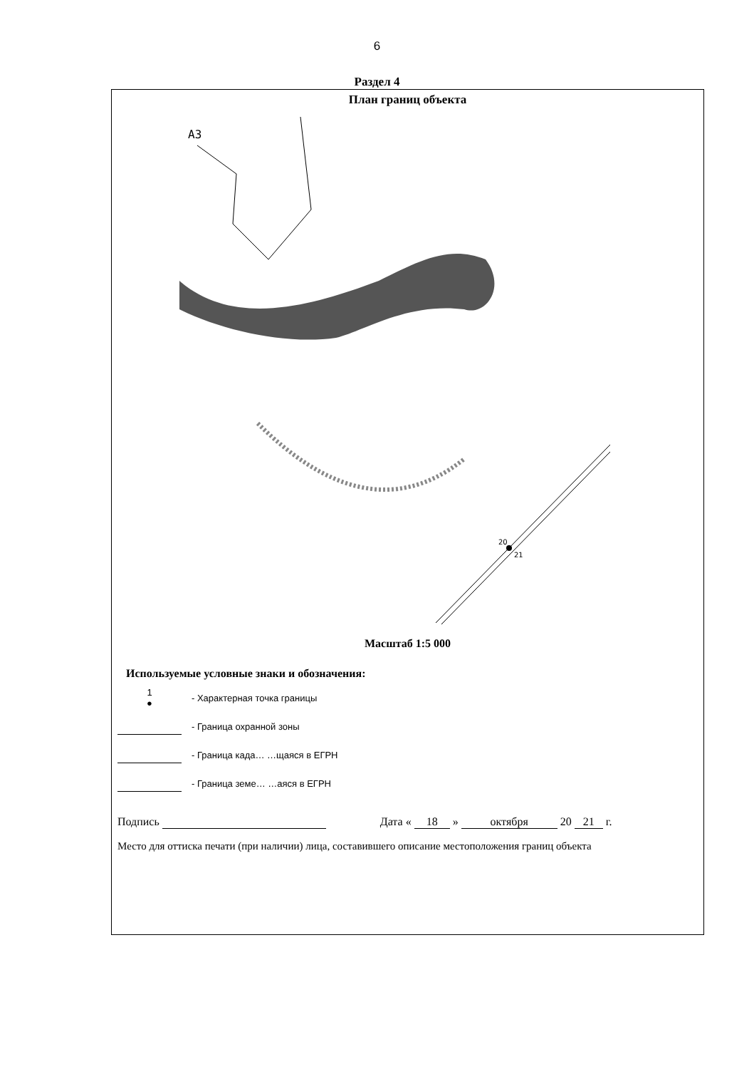6
Раздел 4
План границ объекта
А3
20
21
Масштаб 1:5 000
Используемые условные знаки и обозначения:
1
●
- Характерная точка границы
- Граница охранной зоны
- Граница када… …щаяся в ЕГРН
- Граница земе… …аяся в ЕГРН
Подпись Дата « 18 » октября 20 21 г.
Место для оттиска печати (при наличии) лица, составившего описание местоположения границ объекта